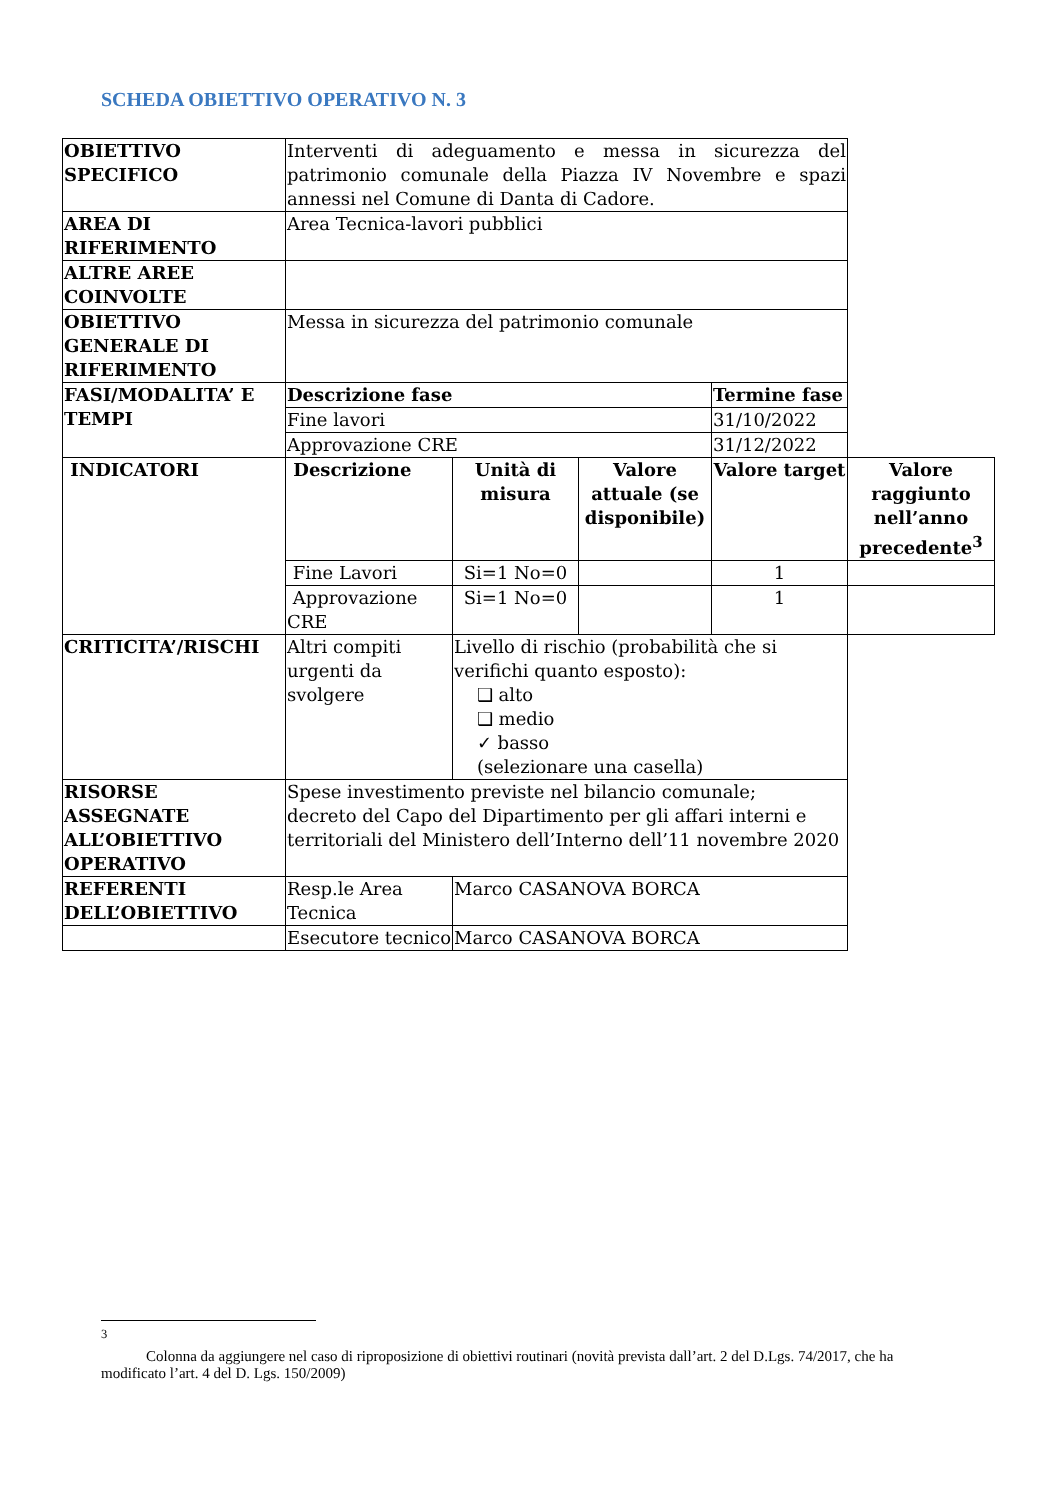SCHEDA OBIETTIVO OPERATIVO N. 3
| OBIETTIVO SPECIFICO | Interventi di adeguamento e messa in sicurezza del patrimonio comunale della Piazza IV Novembre e spazi annessi nel Comune di Danta di Cadore. | | | | |
| AREA DI RIFERIMENTO | Area Tecnica-lavori pubblici | | | | |
| ALTRE AREE COINVOLTE | | | | | |
| OBIETTIVO GENERALE DI RIFERIMENTO | Messa in sicurezza del patrimonio comunale | | | | |
| FASI/MODALITA’ E TEMPI | Descrizione fase | | | Termine fase | |
| | Fine lavori | | | 31/10/2022 | |
| | Approvazione CRE | | | 31/12/2022 | |
| INDICATORI | Descrizione | Unità di misura | Valore attuale (se disponibile) | Valore target | Valore raggiunto nell’anno precedente<sup>3</sup> |
| | Fine Lavori | Si=1 No=0 | | 1 | |
| | Approvazione CRE | Si=1 No=0 | | 1 | |
| CRITICITA’/RISCHI | Altri compiti urgenti da svolgere | Livello di rischio (probabilità che si verifichi quanto esposto): ❑ alto ❑ medio ✓ basso (selezionare una casella) | | | |
| RISORSE ASSEGNATE ALL’OBIETTIVO OPERATIVO | Spese investimento previste nel bilancio comunale; decreto del Capo del Dipartimento per gli affari interni e territoriali del Ministero dell’Interno dell’11 novembre 2020 | | | | |
| REFERENTI DELL’OBIETTIVO | Resp.le Area Tecnica | Marco CASANOVA BORCA | | | |
| | Esecutore tecnico | Marco CASANOVA BORCA | | | |
<sup>3</sup>
Colonna da aggiungere nel caso di riproposizione di obiettivi routinari (novità prevista dall’art. 2 del D.Lgs. 74/2017, che ha modificato l’art. 4 del D. Lgs. 150/2009)